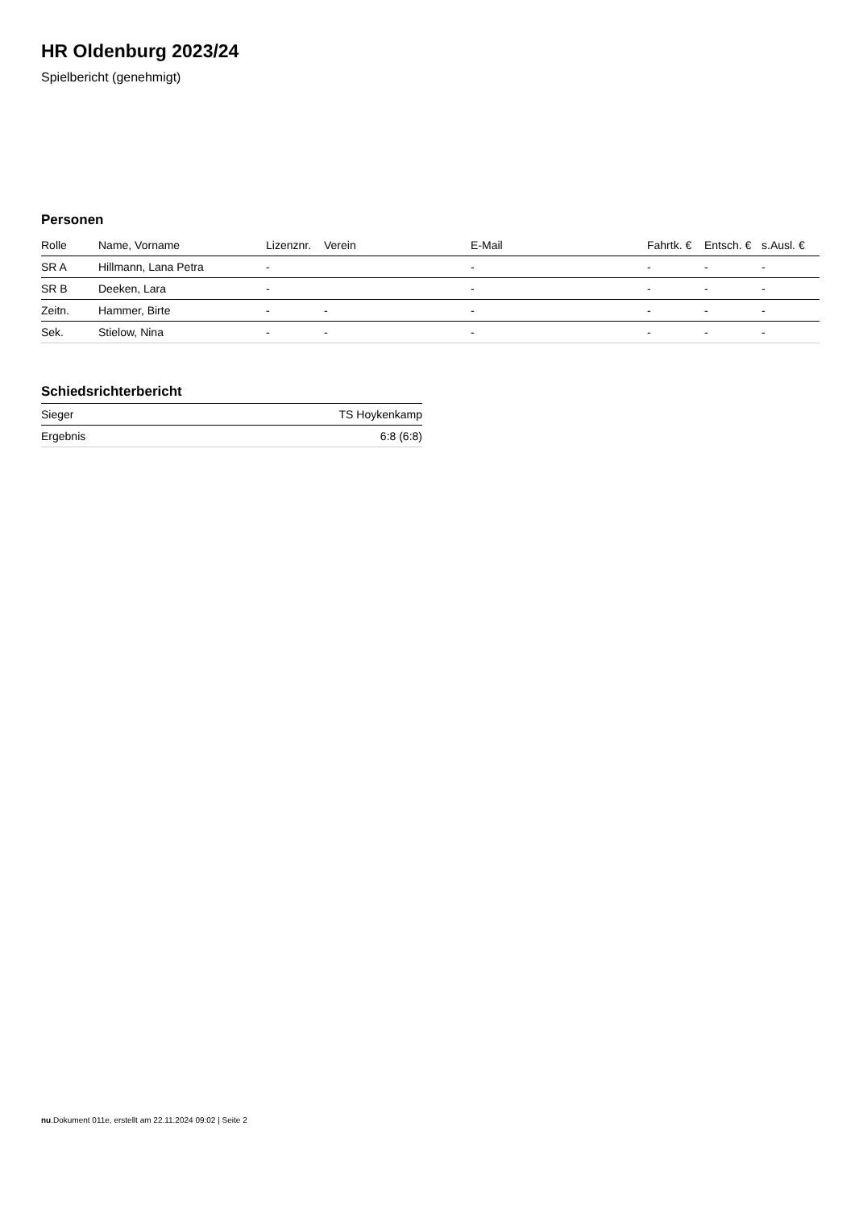HR Oldenburg 2023/24
Spielbericht (genehmigt)
Personen
| Rolle | Name, Vorname | Lizenznr. | Verein | E-Mail | Fahrtk. € | Entsch. € | s.Ausl. € |
| --- | --- | --- | --- | --- | --- | --- | --- |
| SR A | Hillmann, Lana Petra | - | | - | - | - | - |
| SR B | Deeken, Lara | - | | - | - | - | - |
| Zeitn. | Hammer, Birte | - | - | - | - | - | - |
| Sek. | Stielow, Nina | - | - | - | - | - | - |
Schiedsrichterbericht
| Sieger | TS Hoykenkamp |
| Ergebnis | 6:8 (6:8) |
nu.Dokument 011e, erstellt am 22.11.2024 09:02 | Seite 2